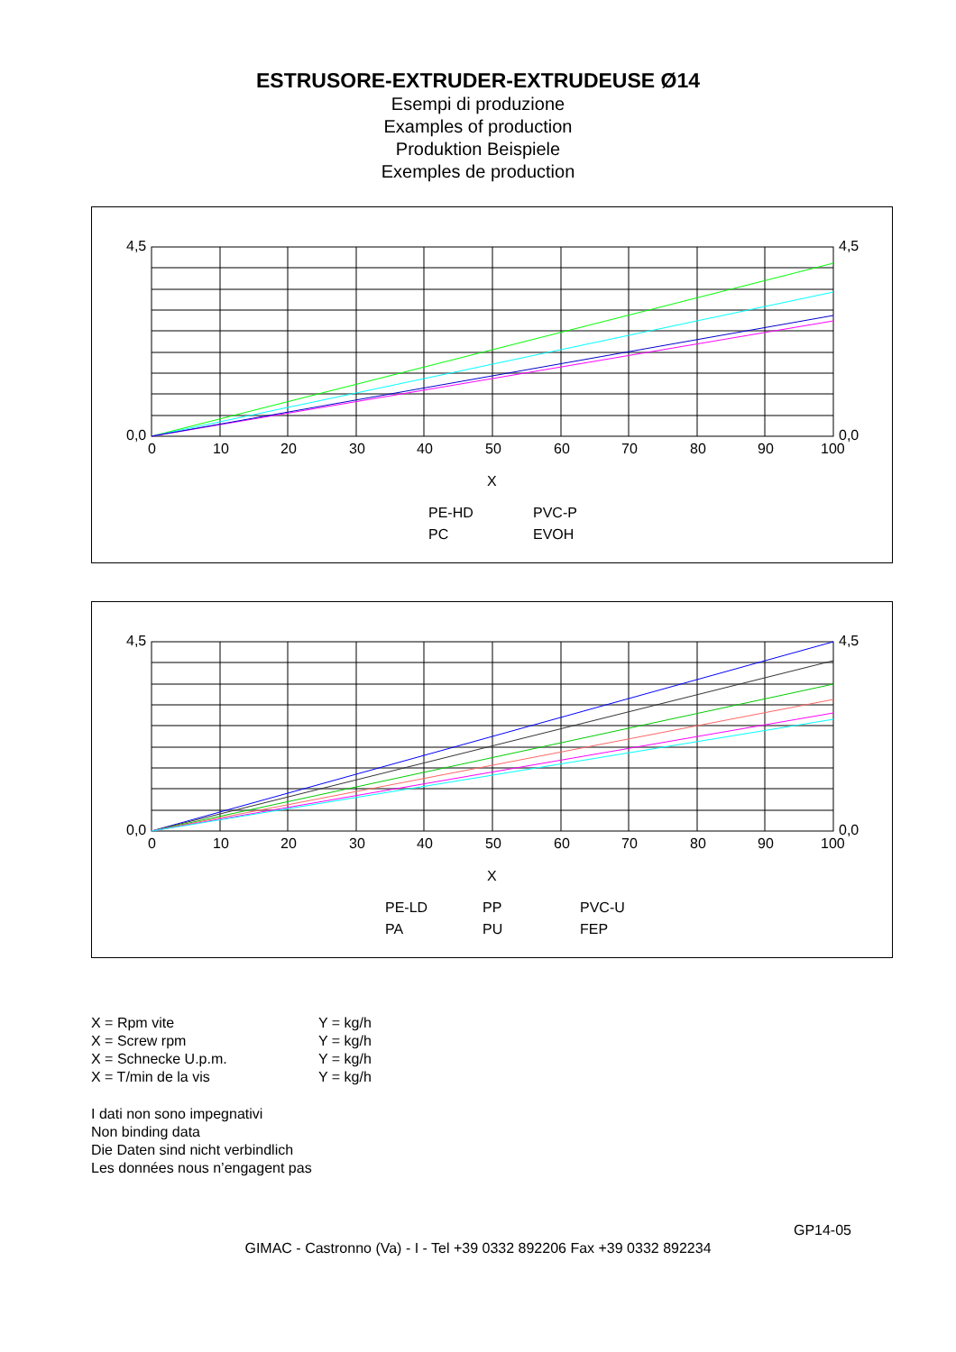ESTRUSORE-EXTRUDER-EXTRUDEUSE Ø14
Esempi di produzione
Examples of production
Produktion Beispiele
Exemples de production
4,5
0,0
4,5
0,0
0
10
20
30
40
50
60
70
80
90
100
X
PE-HD
PVC-P
PC
EVOH
4,5
0,0
4,5
0,0
0
10
20
30
40
50
60
70
80
90
100
X
PE-LD
PP
PVC-U
PA
PU
FEP
X = Rpm vite Y = kg/h
X = Screw rpm Y = kg/h
X = Schnecke U.p.m. Y = kg/h
X = T/min de la vis Y = kg/h
I dati non sono impegnativi
Non binding data
Die Daten sind nicht verbindlich
Les données nous n’engagent pas
GP14-05
GIMAC - Castronno (Va) - I - Tel +39 0332 892206 Fax +39 0332 892234